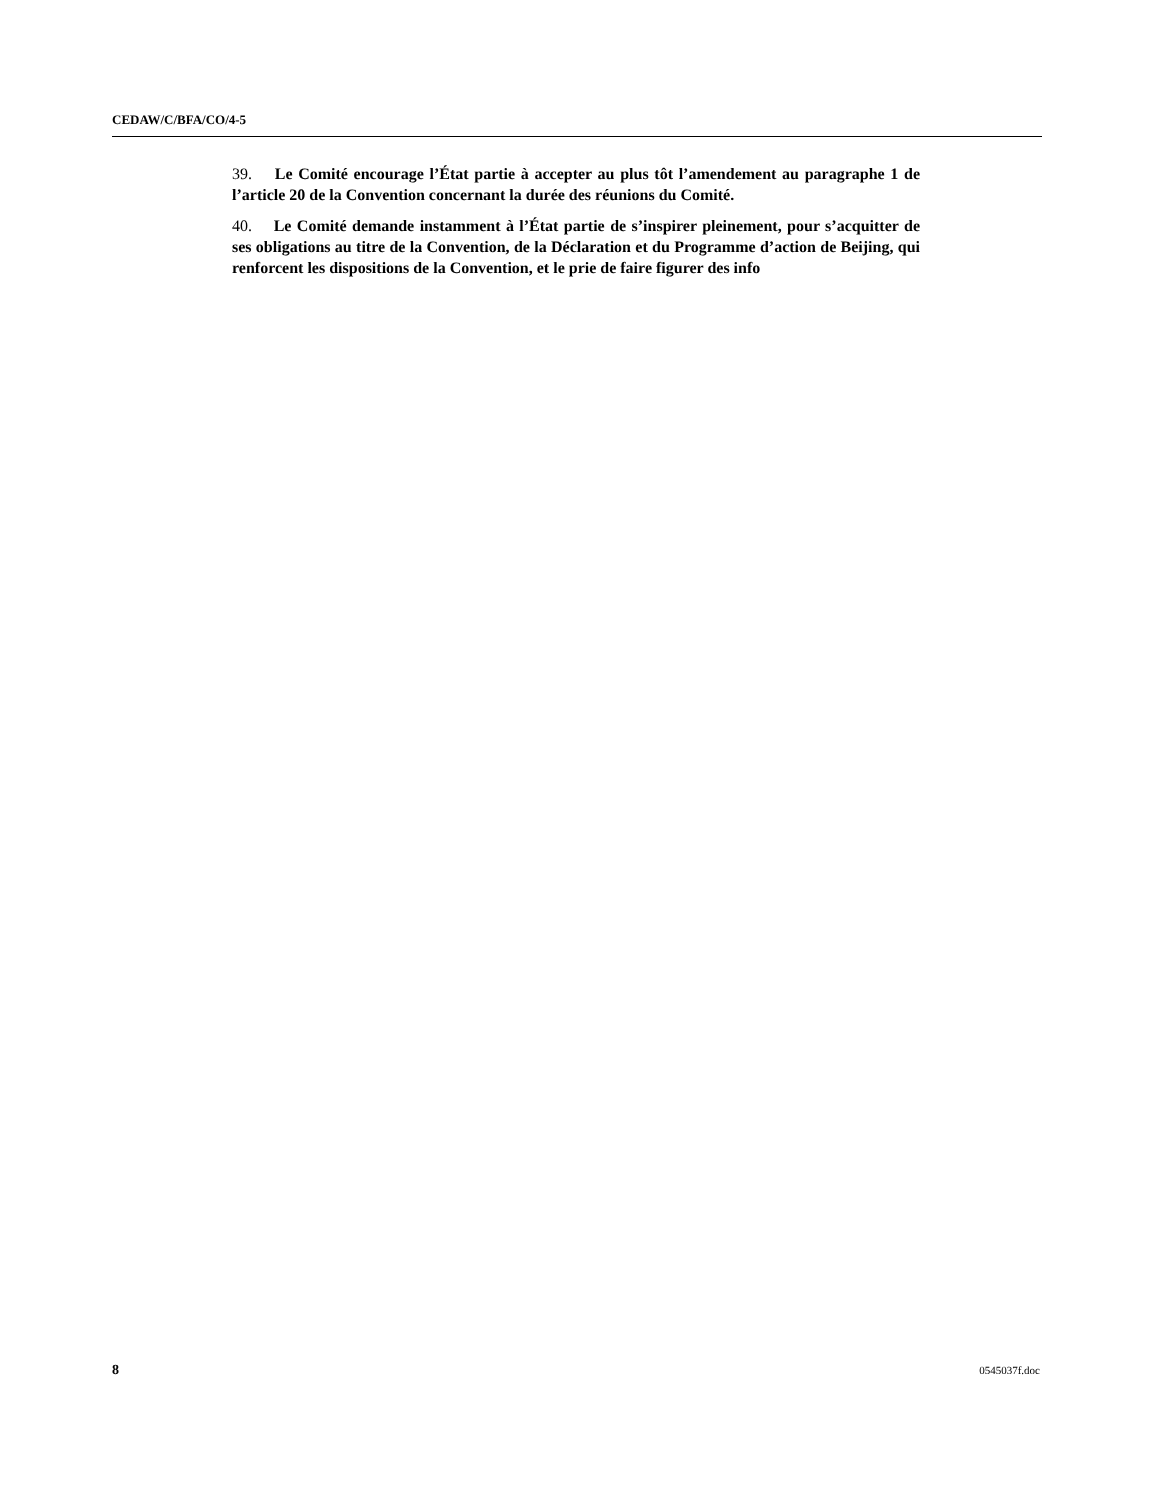CEDAW/C/BFA/CO/4-5
39. Le Comité encourage l’État partie à accepter au plus tôt l’amendement au paragraphe 1 de l’article 20 de la Convention concernant la durée des réunions du Comité.
40. Le Comité demande instamment à l’État partie de s’inspirer pleinement, pour s’acquitter de ses obligations au titre de la Convention, de la Déclaration et du Programme d’action de Beijing, qui renforcent les dispositions de la Convention, et le prie de faire figurer des info
8 0545037f.doc